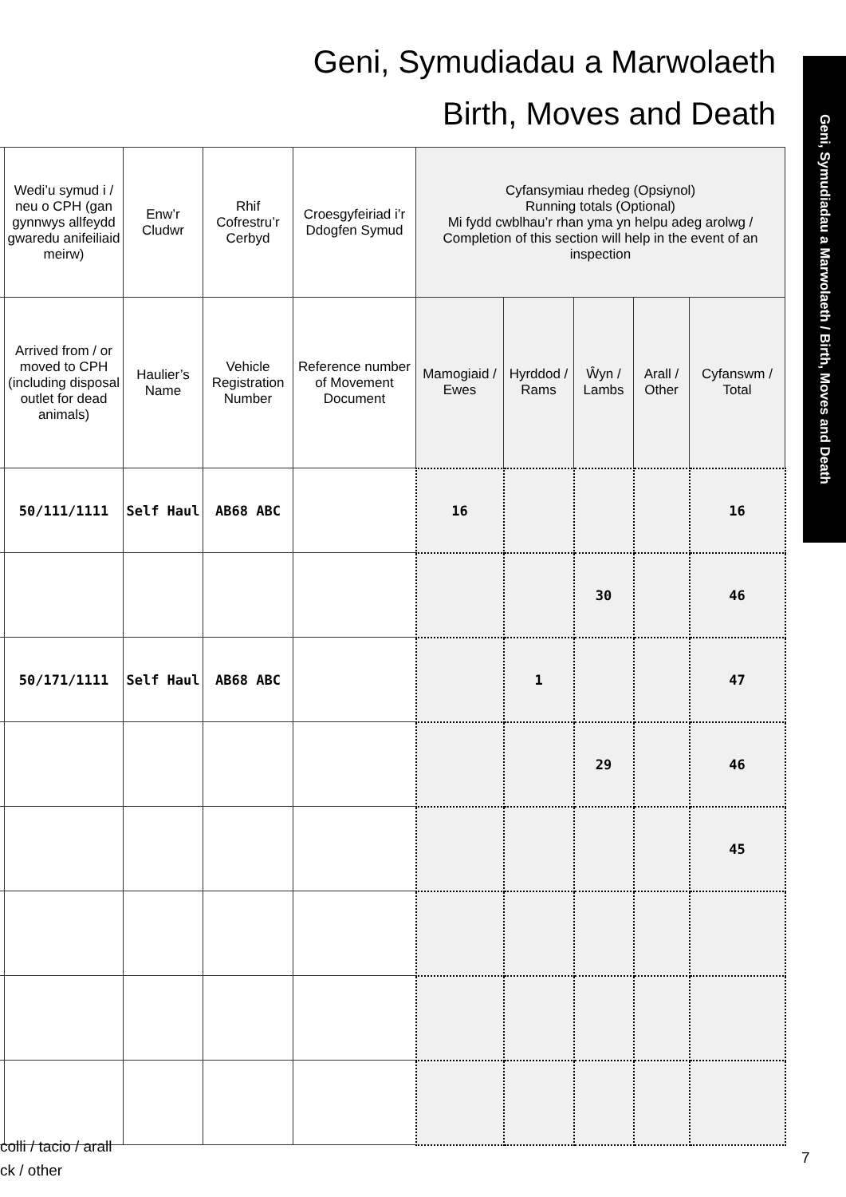Geni, Symudiadau a Marwolaeth
Birth, Moves and Death
Geni, Symudiadau a Marwolaeth / Birth, Moves and Death
| | Wedi’u symud i / neu o CPH (gan gynnwys allfeydd gwaredu anifeiliaid meirw) | Enw’r Cludwr | Rhif Cofrestru’r Cerbyd | Croesgyfeiriad i’r Ddogfen Symud | Cyfansymiau rhedeg (Opsiynol) Running totals (Optional) Mi fydd cwblhau’r rhan yma yn helpu adeg arolwg / Completion of this section will help in the event of an inspection | | | | |
| --- | --- | --- | --- | --- | --- | --- | --- | --- | --- |
| | Arrived from / or moved to CPH (including disposal outlet for dead animals) | Haulier’s Name | Vehicle Registration Number | Reference number of Movement Document | Mamogiaid / Ewes | Hyrddod / Rams | Ŵyn / Lambs | Arall / Other | Cyfanswm / Total |
| | 50/111/1111 | Self Haul | AB68 ABC | | 16 | | | | 16 |
| | | | | | | | 30 | | 46 |
| | 50/171/1111 | Self Haul | AB68 ABC | | | 1 | | | 47 |
| | | | | | | | 29 | | 46 |
| | | | | | | | | | 45 |
colli / tacio / arall
ck / other
7